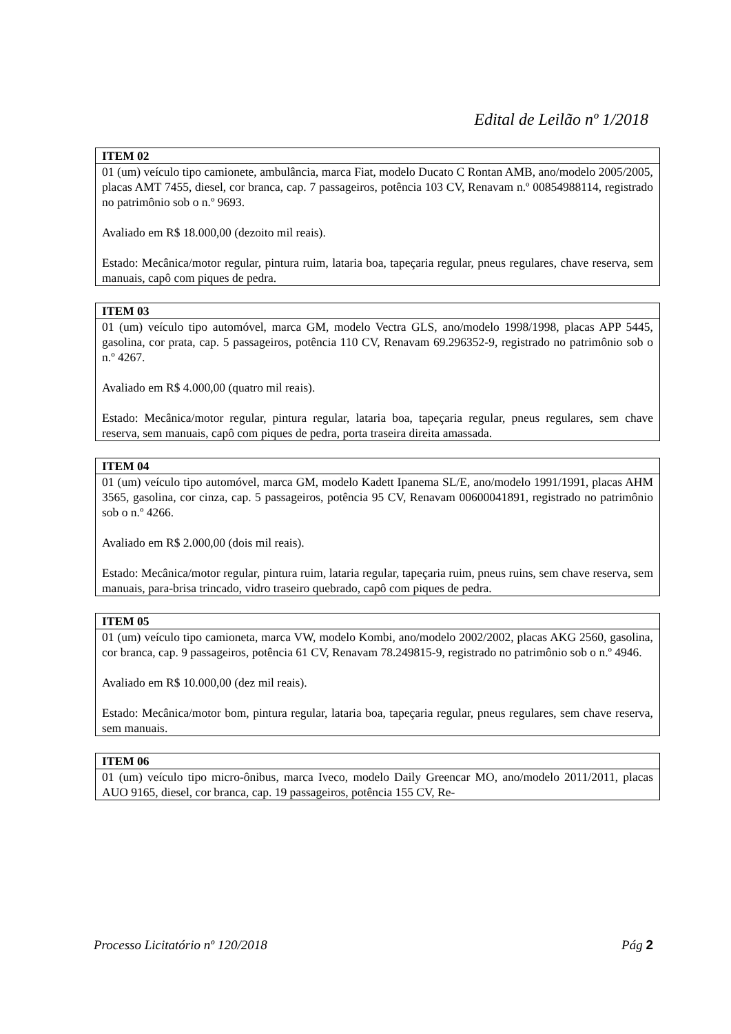Edital de Leilão nº 1/2018
| ITEM 02 |
| --- |
| 01 (um) veículo tipo camionete, ambulância, marca Fiat, modelo Ducato C Rontan AMB, ano/modelo 2005/2005, placas AMT 7455, diesel, cor branca, cap. 7 passageiros, potência 103 CV, Renavam n.º 00854988114, registrado no patrimônio sob o n.º 9693. Avaliado em R$ 18.000,00 (dezoito mil reais). Estado: Mecânica/motor regular, pintura ruim, lataria boa, tapeçaria regular, pneus regulares, chave reserva, sem manuais, capô com piques de pedra. |
| ITEM 03 |
| --- |
| 01 (um) veículo tipo automóvel, marca GM, modelo Vectra GLS, ano/modelo 1998/1998, placas APP 5445, gasolina, cor prata, cap. 5 passageiros, potência 110 CV, Renavam 69.296352-9, registrado no patrimônio sob o n.º 4267. Avaliado em R$ 4.000,00 (quatro mil reais). Estado: Mecânica/motor regular, pintura regular, lataria boa, tapeçaria regular, pneus regulares, sem chave reserva, sem manuais, capô com piques de pedra, porta traseira direita amassada. |
| ITEM 04 |
| --- |
| 01 (um) veículo tipo automóvel, marca GM, modelo Kadett Ipanema SL/E, ano/modelo 1991/1991, placas AHM 3565, gasolina, cor cinza, cap. 5 passageiros, potência 95 CV, Renavam 00600041891, registrado no patrimônio sob o n.º 4266. Avaliado em R$ 2.000,00 (dois mil reais). Estado: Mecânica/motor regular, pintura ruim, lataria regular, tapeçaria ruim, pneus ruins, sem chave reserva, sem manuais, para-brisa trincado, vidro traseiro quebrado, capô com piques de pedra. |
| ITEM 05 |
| --- |
| 01 (um) veículo tipo camioneta, marca VW, modelo Kombi, ano/modelo 2002/2002, placas AKG 2560, gasolina, cor branca, cap. 9 passageiros, potência 61 CV, Renavam 78.249815-9, registrado no patrimônio sob o n.º 4946. Avaliado em R$ 10.000,00 (dez mil reais). Estado: Mecânica/motor bom, pintura regular, lataria boa, tapeçaria regular, pneus regulares, sem chave reserva, sem manuais. |
| ITEM 06 |
| --- |
| 01 (um) veículo tipo micro-ônibus, marca Iveco, modelo Daily Greencar MO, ano/modelo 2011/2011, placas AUO 9165, diesel, cor branca, cap. 19 passageiros, potência 155 CV, Re- |
Processo Licitatório nº 120/2018 Pág 2